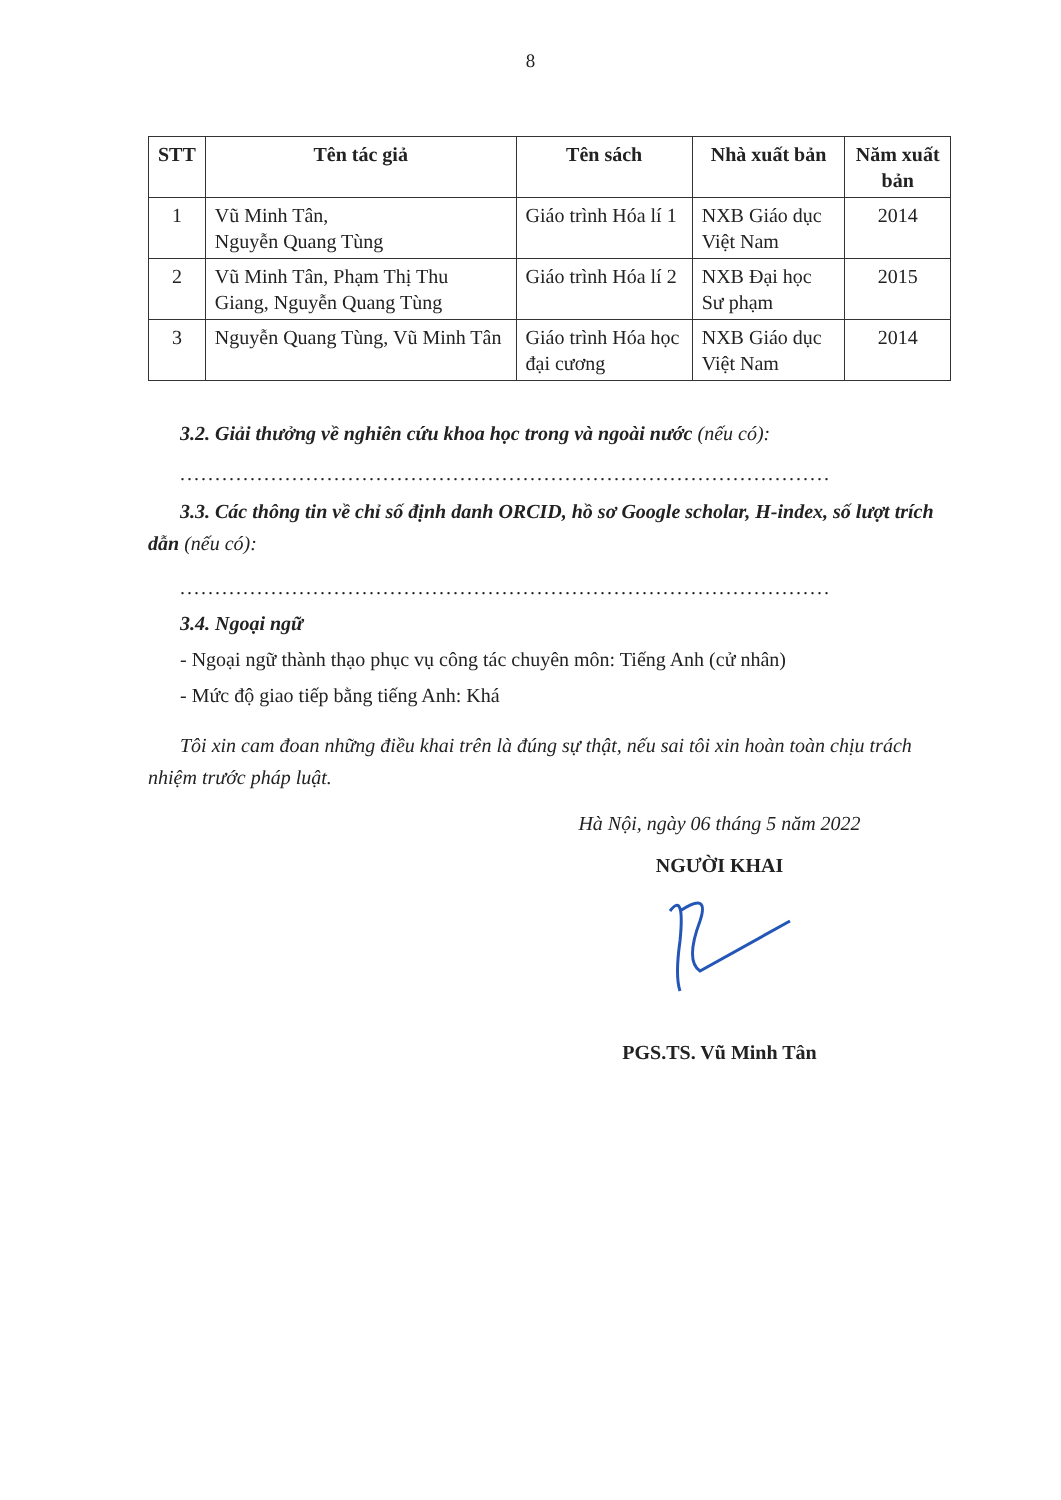8
| STT | Tên tác giả | Tên sách | Nhà xuất bản | Năm xuất bản |
| --- | --- | --- | --- | --- |
| 1 | Vũ Minh Tân, Nguyễn Quang Tùng | Giáo trình Hóa lí 1 | NXB Giáo dục Việt Nam | 2014 |
| 2 | Vũ Minh Tân, Phạm Thị Thu Giang, Nguyễn Quang Tùng | Giáo trình Hóa lí 2 | NXB Đại học Sư phạm | 2015 |
| 3 | Nguyễn Quang Tùng, Vũ Minh Tân | Giáo trình Hóa học đại cương | NXB Giáo dục Việt Nam | 2014 |
3.2. Giải thưởng về nghiên cứu khoa học trong và ngoài nước (nếu có):
.............................................................................................
3.3. Các thông tin về chỉ số định danh ORCID, hồ sơ Google scholar, H-index, số lượt trích dẫn (nếu có):
.............................................................................................
3.4. Ngoại ngữ
- Ngoại ngữ thành thạo phục vụ công tác chuyên môn: Tiếng Anh (cử nhân)
- Mức độ giao tiếp bằng tiếng Anh: Khá
Tôi xin cam đoan những điều khai trên là đúng sự thật, nếu sai tôi xin hoàn toàn chịu trách nhiệm trước pháp luật.
Hà Nội, ngày 06 tháng 5 năm 2022
NGƯỜI KHAI
PGS.TS. Vũ Minh Tân